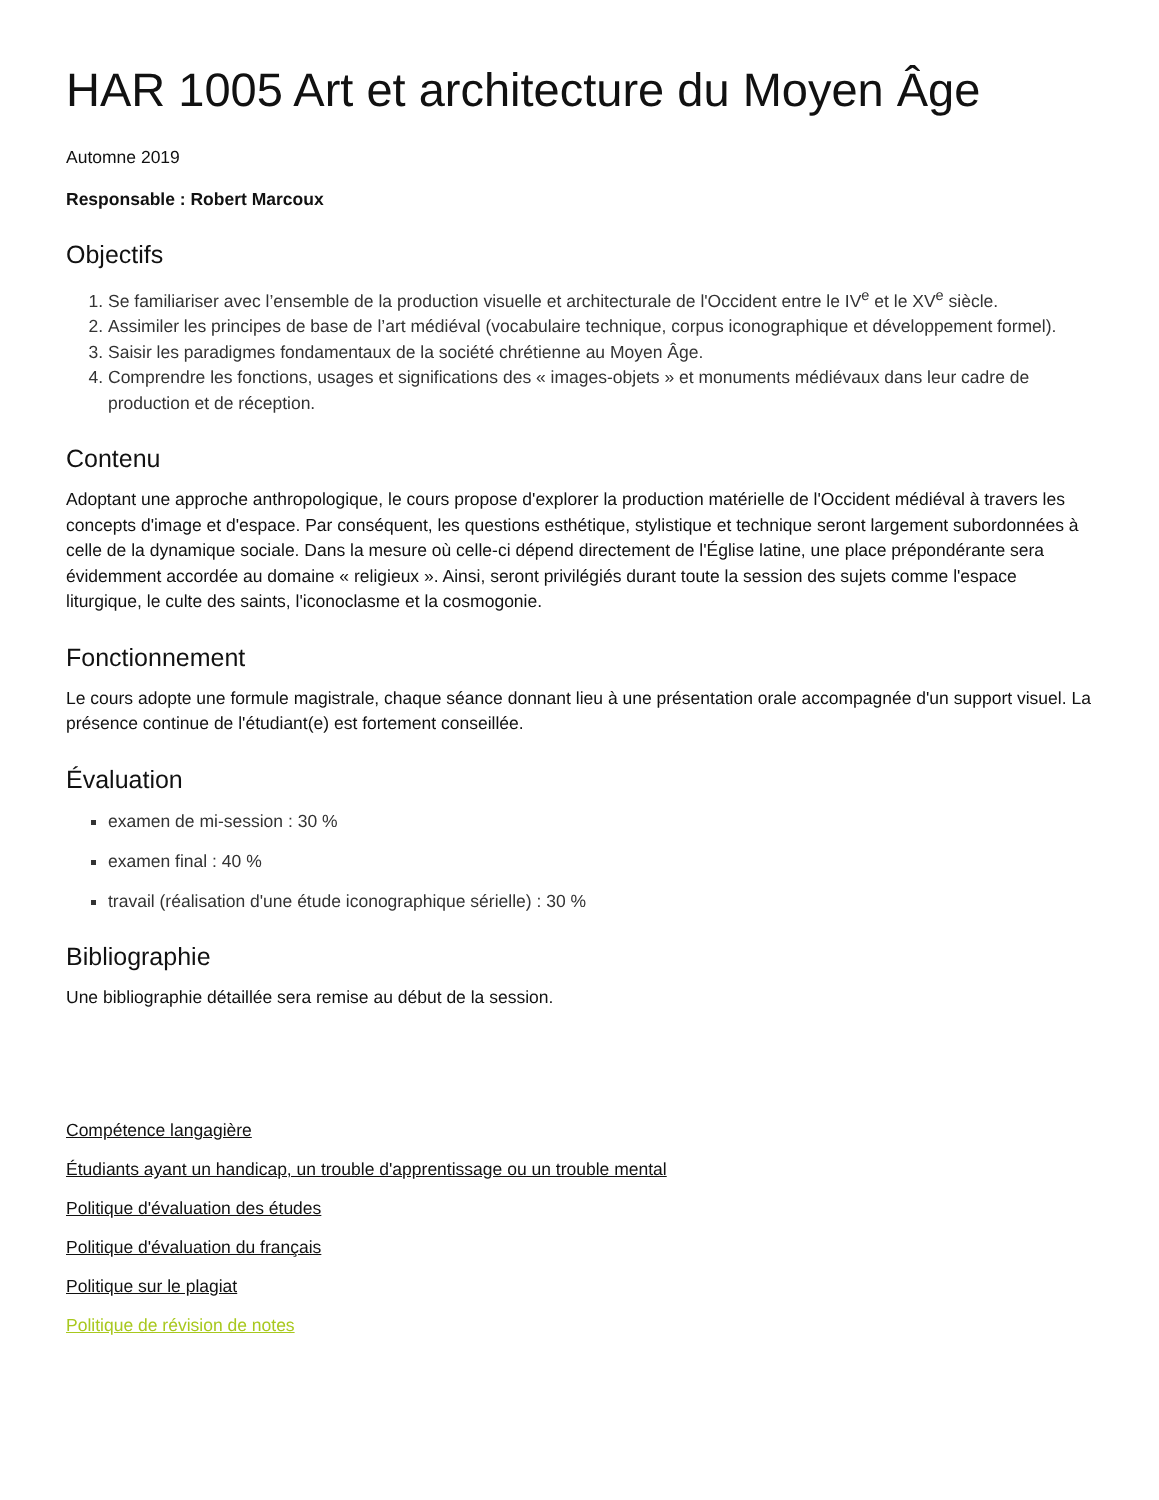HAR 1005 Art et architecture du Moyen Âge
Automne 2019
Responsable : Robert Marcoux
Objectifs
1. Se familiariser avec l’ensemble de la production visuelle et architecturale de l'Occident entre le IV<sup>e</sup> et le XV<sup>e</sup> siècle.
2. Assimiler les principes de base de l’art médiéval (vocabulaire technique, corpus iconographique et développement formel).
3. Saisir les paradigmes fondamentaux de la société chrétienne au Moyen Âge.
4. Comprendre les fonctions, usages et significations des « images-objets » et monuments médiévaux dans leur cadre de production et de réception.
Contenu
Adoptant une approche anthropologique, le cours propose d'explorer la production matérielle de l'Occident médiéval à travers les concepts d'image et d'espace. Par conséquent, les questions esthétique, stylistique et technique seront largement subordonnées à celle de la dynamique sociale. Dans la mesure où celle-ci dépend directement de l'Église latine, une place prépondérante sera évidemment accordée au domaine « religieux ». Ainsi, seront privilégiés durant toute la session des sujets comme l'espace liturgique, le culte des saints, l'iconoclasme et la cosmogonie.
Fonctionnement
Le cours adopte une formule magistrale, chaque séance donnant lieu à une présentation orale accompagnée d'un support visuel. La présence continue de l'étudiant(e) est fortement conseillée.
Évaluation
examen de mi-session : 30 %
examen final : 40 %
travail (réalisation d'une étude iconographique sérielle) : 30 %
Bibliographie
Une bibliographie détaillée sera remise au début de la session.
Compétence langagière
Étudiants ayant un handicap, un trouble d'apprentissage ou un trouble mental
Politique d'évaluation des études
Politique d'évaluation du français
Politique sur le plagiat
Politique de révision de notes